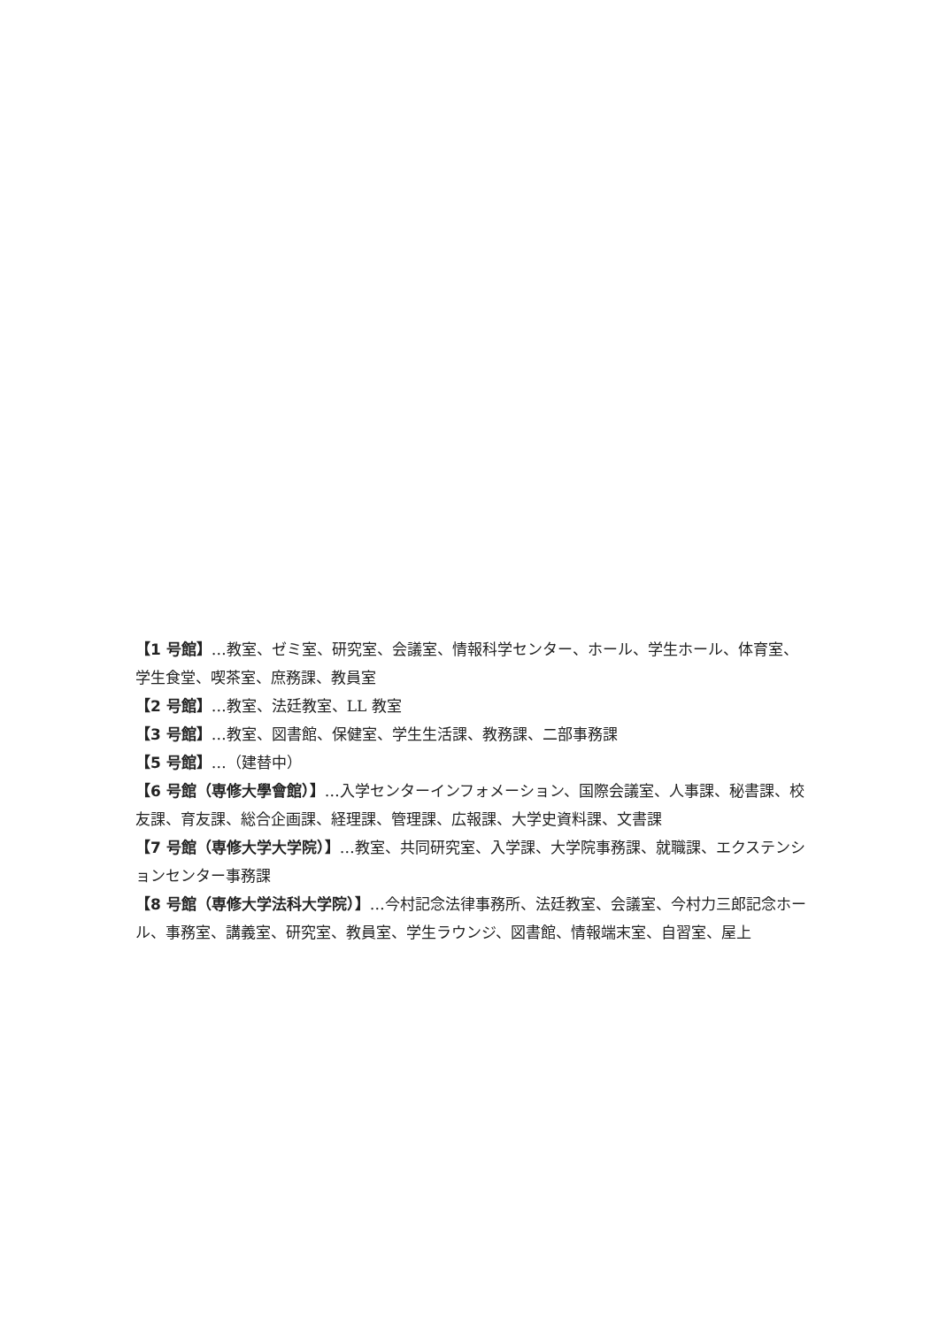【1 号館】…教室、ゼミ室、研究室、会議室、情報科学センター、ホール、学生ホール、体育室、学生食堂、喫茶室、庶務課、教員室
【2 号館】…教室、法廷教室、LL 教室
【3 号館】…教室、図書館、保健室、学生生活課、教務課、二部事務課
【5 号館】…（建替中）
【6 号館（専修大學會館）】…入学センターインフォメーション、国際会議室、人事課、秘書課、校友課、育友課、総合企画課、経理課、管理課、広報課、大学史資料課、文書課
【7 号館（専修大学大学院）】…教室、共同研究室、入学課、大学院事務課、就職課、エクステンションセンター事務課
【8 号館（専修大学法科大学院）】…今村記念法律事務所、法廷教室、会議室、今村力三郎記念ホール、事務室、講義室、研究室、教員室、学生ラウンジ、図書館、情報端末室、自習室、屋上